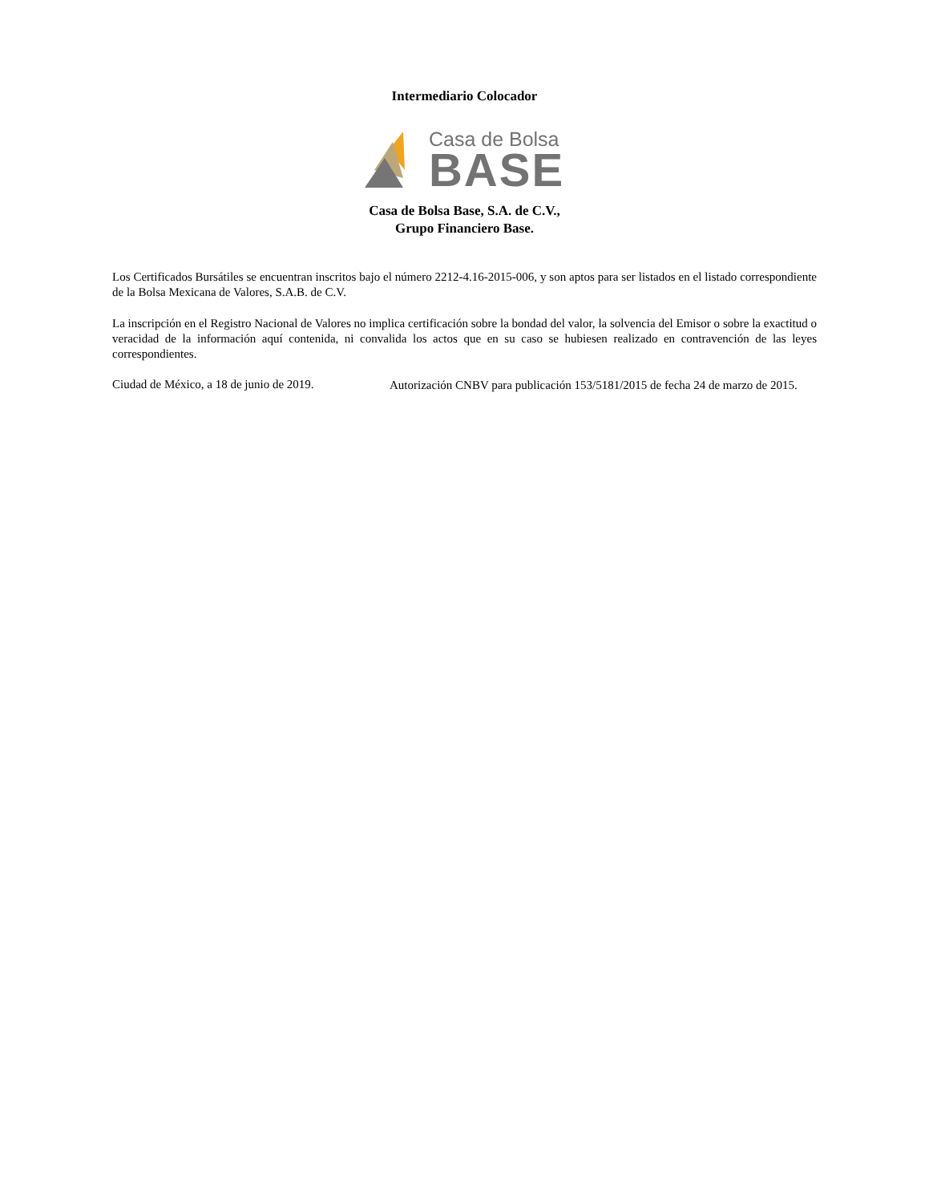Intermediario Colocador
Casa de Bolsa
BASE
Casa de Bolsa Base, S.A. de C.V.,
Grupo Financiero Base.
Los Certificados Bursátiles se encuentran inscritos bajo el número 2212-4.16-2015-006, y son aptos para ser listados en el listado correspondiente de la Bolsa Mexicana de Valores, S.A.B. de C.V.
La inscripción en el Registro Nacional de Valores no implica certificación sobre la bondad del valor, la solvencia del Emisor o sobre la exactitud o veracidad de la información aquí contenida, ni convalida los actos que en su caso se hubiesen realizado en contravención de las leyes correspondientes.
Ciudad de México, a 18 de junio de 2019.
Autorización CNBV para publicación 153/5181/2015 de fecha 24 de marzo de 2015.